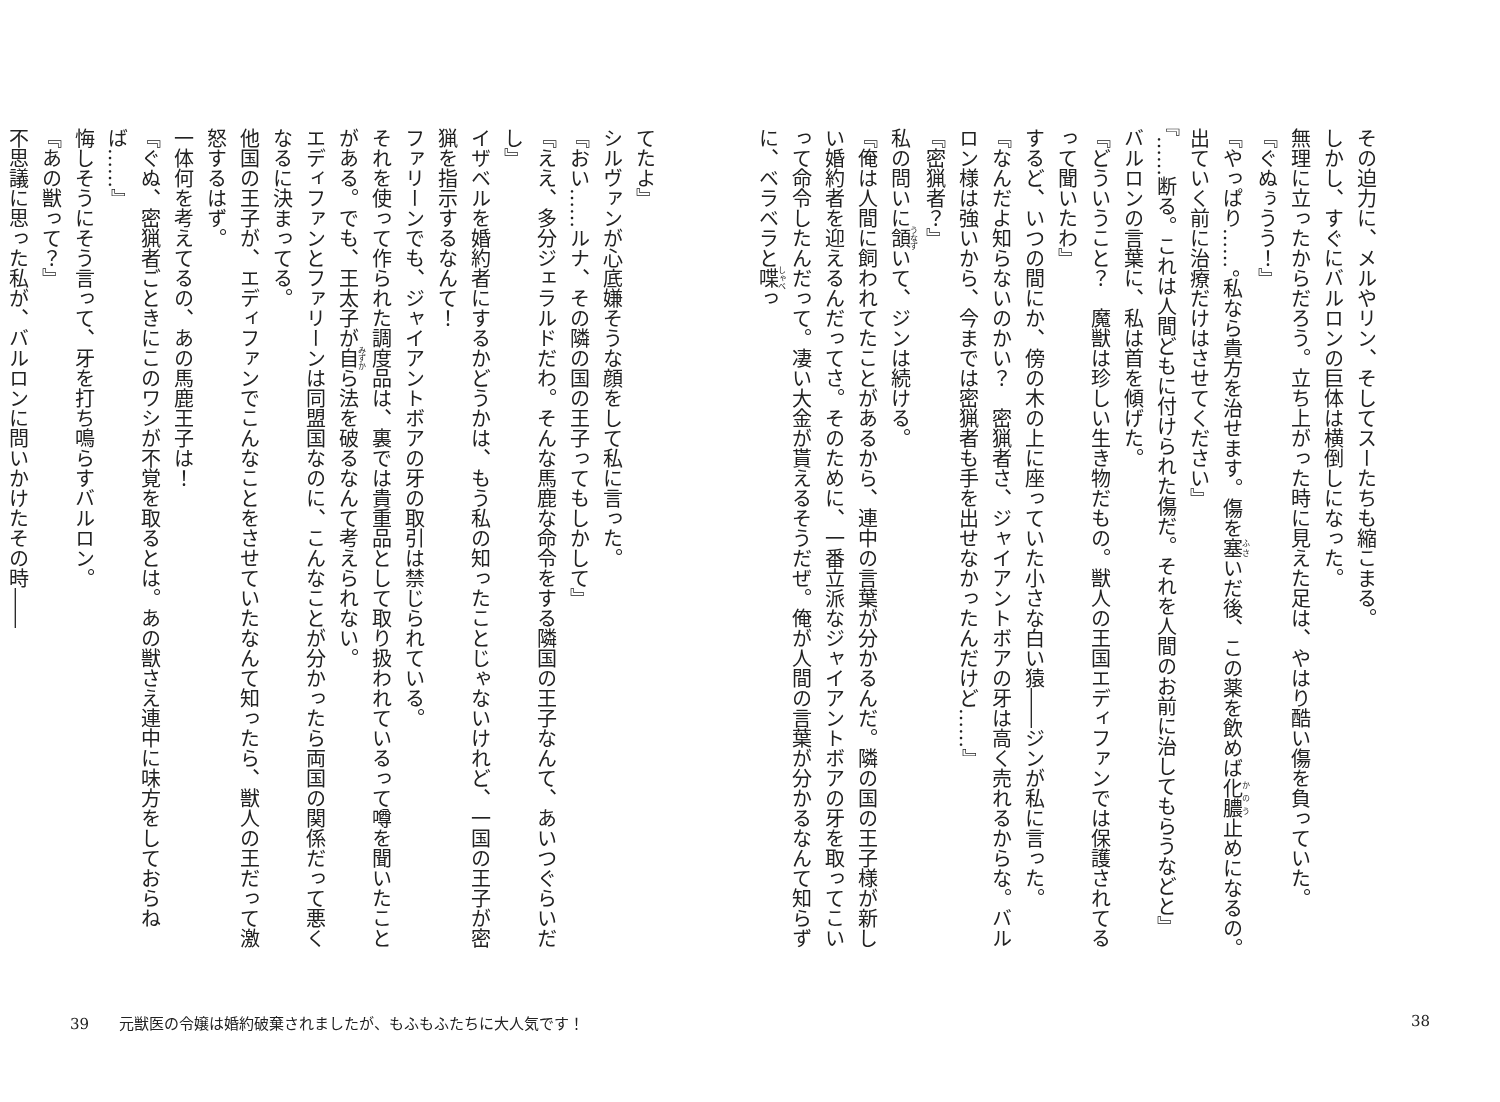その迫力に、メルやリン、そしてスーたちも縮こまる。
しかし、すぐにバルロンの巨体は横倒しになった。
無理に立ったからだろう。立ち上がった時に見えた足は、やはり酷い傷を負っていた。
『ぐぬぅうう！』
『やっぱり……。私なら貴方を治せます。傷を塞いだ後、この薬を飲めば化膿止めになるの。出ていく前に治療だけはさせてください』
『……断る。これは人間どもに付けられた傷だ。それを人間のお前に治してもらうなどと』
バルロンの言葉に、私は首を傾げた。
『どういうこと？　魔獣は珍しい生き物だもの。獣人の王国エディファンでは保護されてるって聞いたわ』
するど、いつの間にか、傍の木の上に座っていた小さな白い猿――ジンが私に言った。
『なんだよ知らないのかい？　密猟者さ、ジャイアントボアの牙は高く売れるからな。バルロン様は強いから、今までは密猟者も手を出せなかったんだけど……』
『密猟者？』
私の問いに頷いて、ジンは続ける。
『俺は人間に飼われてたことがあるから、連中の言葉が分かるんだ。隣の国の王子様が新しい婚約者を迎えるんだってさ。そのために、一番立派なジャイアントボアの牙を取ってこいって命令したんだって。凄い大金が貰えるそうだぜ。俺が人間の言葉が分かるなんて知らずに、ベラベラと喋っ
38
てたよ』
シルヴァンが心底嫌そうな顔をして私に言った。
『おい……ルナ、その隣の国の王子ってもしかして』
『ええ、多分ジェラルドだわ。そんな馬鹿な命令をする隣国の王子なんて、あいつぐらいだし』
イザベルを婚約者にするかどうかは、もう私の知ったことじゃないけれど、一国の王子が密猟を指示するなんて！
ファリーンでも、ジャイアントボアの牙の取引は禁じられている。
それを使って作られた調度品は、裏では貴重品として取り扱われているって噂を聞いたことがある。でも、王太子が自ら法を破るなんて考えられない。
エディファンとファリーンは同盟国なのに、こんなことが分かったら両国の関係だって悪くなるに決まってる。
他国の王子が、エディファンでこんなことをさせていたなんて知ったら、獣人の王だって激怒するはず。
一体何を考えてるの、あの馬鹿王子は！
『ぐぬ、密猟者ごときにこのワシが不覚を取るとは。あの獣さえ連中に味方をしておらねば……』
悔しそうにそう言って、牙を打ち鳴らすバルロン。
『あの獣って？』
不思議に思った私が、バルロンに問いかけたその時――
39 元獣医の令嬢は婚約破棄されましたが、もふもふたちに大人気です！